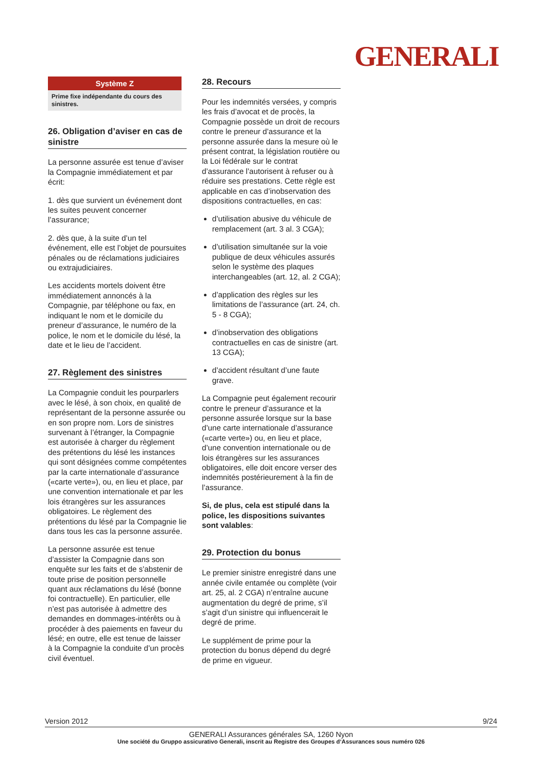GENERALI
Système Z
Prime fixe indépendante du cours des sinistres.
26. Obligation d’aviser en cas de sinistre
La personne assurée est tenue d’aviser la Compagnie immédiatement et par écrit:
1. dès que survient un événement dont les suites peuvent concerner l’assurance;
2. dès que, à la suite d’un tel événement, elle est l’objet de poursuites pénales ou de réclamations judiciaires ou extrajudiciaires.
Les accidents mortels doivent être immédiatement annoncés à la Compagnie, par téléphone ou fax, en indiquant le nom et le domicile du preneur d’assurance, le numéro de la police, le nom et le domicile du lésé, la date et le lieu de l’accident.
27. Règlement des sinistres
La Compagnie conduit les pourparlers avec le lésé, à son choix, en qualité de représentant de la personne assurée ou en son propre nom. Lors de sinistres survenant à l’étranger, la Compagnie est autorisée à charger du règlement des prétentions du lésé les instances qui sont désignées comme compétentes par la carte internationale d’assurance («carte verte»), ou, en lieu et place, par une convention internationale et par les lois étrangères sur les assurances obligatoires. Le règlement des prétentions du lésé par la Compagnie lie dans tous les cas la personne assurée.
La personne assurée est tenue d’assister la Compagnie dans son enquête sur les faits et de s’abstenir de toute prise de position personnelle quant aux réclamations du lésé (bonne foi contractuelle). En particulier, elle n’est pas autorisée à admettre des demandes en dommages-intérêts ou à procéder à des paiements en faveur du lésé; en outre, elle est tenue de laisser à la Compagnie la conduite d’un procès civil éventuel.
28. Recours
Pour les indemnités versées, y compris les frais d’avocat et de procès, la Compagnie possède un droit de recours contre le preneur d’assurance et la personne assurée dans la mesure où le présent contrat, la législation routière ou la Loi fédérale sur le contrat d’assurance l’autorisent à refuser ou à réduire ses prestations. Cette règle est applicable en cas d’inobservation des dispositions contractuelles, en cas:
d’utilisation abusive du véhicule de remplacement (art. 3 al. 3 CGA);
d’utilisation simultanée sur la voie publique de deux véhicules assurés selon le système des plaques interchangeables (art. 12, al. 2 CGA);
d’application des règles sur les limitations de l’assurance (art. 24, ch. 5 - 8 CGA);
d’inobservation des obligations contractuelles en cas de sinistre (art. 13 CGA);
d’accident résultant d’une faute grave.
La Compagnie peut également recourir contre le preneur d’assurance et la personne assurée lorsque sur la base d’une carte internationale d’assurance («carte verte») ou, en lieu et place, d’une convention internationale ou de lois étrangères sur les assurances obligatoires, elle doit encore verser des indemnités postérieurement à la fin de l’assurance.
Si, de plus, cela est stipulé dans la police, les dispositions suivantes sont valables:
29. Protection du bonus
Le premier sinistre enregistré dans une année civile entamée ou complète (voir art. 25, al. 2 CGA) n’entraîne aucune augmentation du degré de prime, s’il s’agit d’un sinistre qui influencerait le degré de prime.
Le supplément de prime pour la protection du bonus dépend du degré de prime en vigueur.
Version 2012 9/24
GENERALI Assurances générales SA, 1260 Nyon
Une société du Gruppo assicurativo Generali, inscrit au Registre des Groupes d‘Assurances sous numéro 026